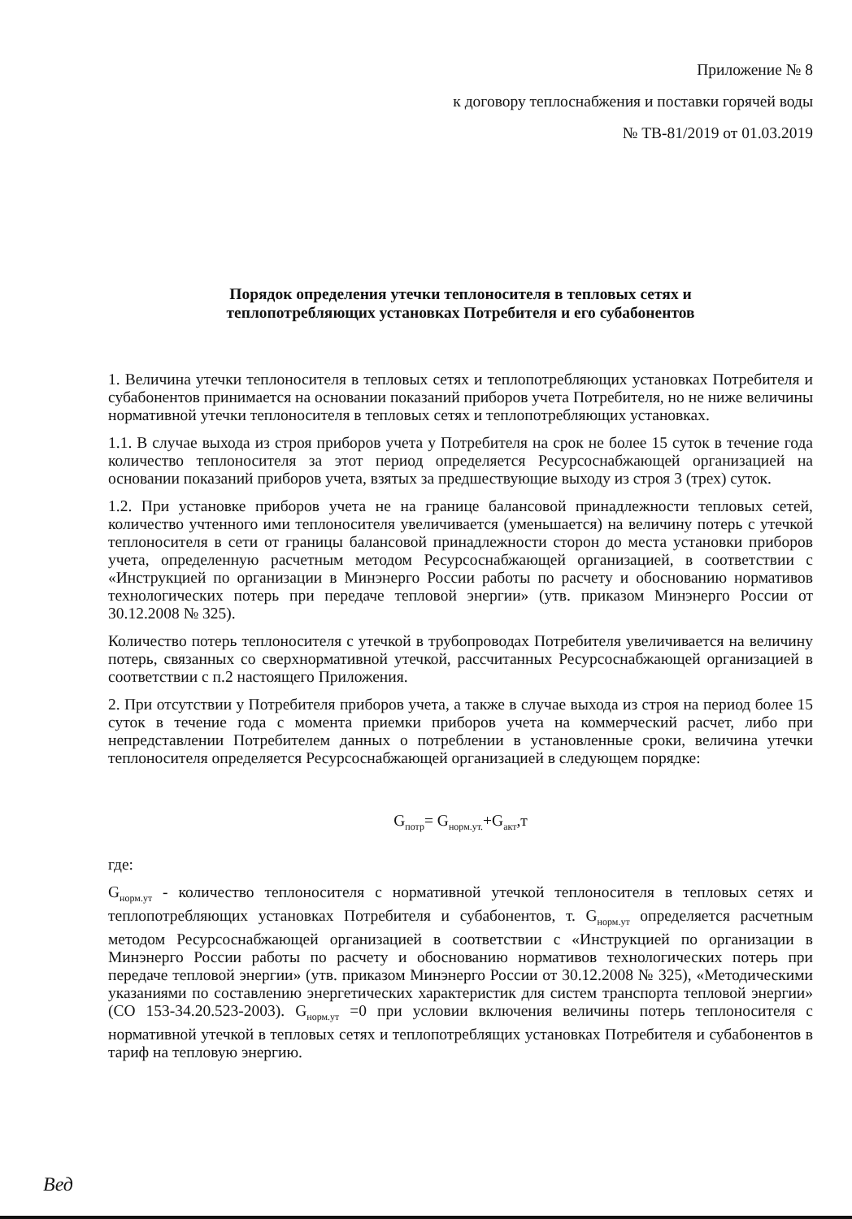Приложение № 8
к договору теплоснабжения и поставки горячей воды
№ ТВ-81/2019 от 01.03.2019
Порядок определения утечки теплоносителя в тепловых сетях и
теплопотребляющих установках Потребителя и его субабонентов
1. Величина утечки теплоносителя в тепловых сетях и теплопотребляющих установках Потребителя и субабонентов принимается на основании показаний приборов учета Потребителя, но не ниже величины нормативной утечки теплоносителя в тепловых сетях и теплопотребляющих установках.
1.1. В случае выхода из строя приборов учета у Потребителя на срок не более 15 суток в течение года количество теплоносителя за этот период определяется Ресурсоснабжающей организацией на основании показаний приборов учета, взятых за предшествующие выходу из строя 3 (трех) суток.
1.2. При установке приборов учета не на границе балансовой принадлежности тепловых сетей, количество учтенного ими теплоносителя увеличивается (уменьшается) на величину потерь с утечкой теплоносителя в сети от границы балансовой принадлежности сторон до места установки приборов учета, определенную расчетным методом Ресурсоснабжающей организацией, в соответствии с «Инструкцией по организации в Минэнерго России работы по расчету и обоснованию нормативов технологических потерь при передаче тепловой энергии» (утв. приказом Минэнерго России от 30.12.2008 № 325).
Количество потерь теплоносителя с утечкой в трубопроводах Потребителя увеличивается на величину потерь, связанных со сверхнормативной утечкой, рассчитанных Ресурсоснабжающей организацией в соответствии с п.2 настоящего Приложения.
2. При отсутствии у Потребителя приборов учета, а также в случае выхода из строя на период более 15 суток в течение года с момента приемки приборов учета на коммерческий расчет, либо при непредставлении Потребителем данных о потреблении в установленные сроки, величина утечки теплоносителя определяется Ресурсоснабжающей организацией в следующем порядке:
G<sub>потр</sub>= G<sub>норм.ут.</sub>+G<sub>акт</sub>,т
где:
G<sub>норм.ут</sub> - количество теплоносителя с нормативной утечкой теплоносителя в тепловых сетях и теплопотребляющих установках Потребителя и субабонентов, т. G<sub>норм.ут</sub> определяется расчетным методом Ресурсоснабжающей организацией в соответствии с «Инструкцией по организации в Минэнерго России работы по расчету и обоснованию нормативов технологических потерь при передаче тепловой энергии» (утв. приказом Минэнерго России от 30.12.2008 № 325), «Методическими указаниями по составлению энергетических характеристик для систем транспорта тепловой энергии» (СО 153-34.20.523-2003). G<sub>норм.ут</sub> =0 при условии включения величины потерь теплоносителя с нормативной утечкой в тепловых сетях и теплопотреблящих установках Потребителя и субабонентов в тариф на тепловую энергию.
Вед